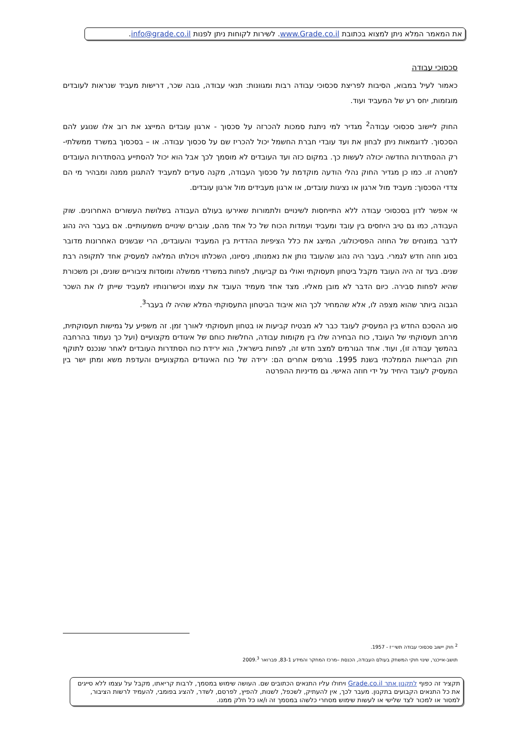את המאמר המלא ניתן למצוא בכתובת www.Grade.co.il. לשירות לקוחות ניתן לפנות info@grade.co.il.
סכסוכי עבודה
כאמור לעיל במבוא, הסיבות לפריצת סכסוכי עבודה רבות ומגוונות: תנאי עבודה, גובה שכר, דרישות מעביד שנראות לעובדים מוגזמות, יחס רע של המעביד ועוד.
החוק ליישוב סכסוכי עבודה<sup>2</sup> מגדיר למי ניתנת סמכות להכרזה על סכסוך - ארגון עובדים המייצג את רוב אלו שנוגע להם הסכסוך. לדוגמאות ניתן לבחון את ועד עובדי חברת החשמל יכול להכריז שם על סכסוך עבודה. או – בסכסוך במשרד ממשלתי- רק ההסתדרות החדשה יכולה לעשות כך. במקום כזה ועד העובדים לא מוסמך לכך אבל הוא יכול להסתייע בהסתדרות העובדים למטרה זו. כמו כן מגדיר החוק נהלי הודעה מוקדמת על סכסוך העבודה, מקנה סעדים למעביד להתגונן ממנה ומבהיר מי הם צדדי הסכסוך: מעביד מול ארגון או נציגות עובדים, או ארגון מעבידים מול ארגון עובדים.
אי אפשר לדון בסכסוכי עבודה ללא התייחסות לשינויים ולתמורות שאירעו בעולם העבודה בשלושת העשורים האחרונים. שוק העבודה, כמו גם טיב היחסים בין עובד ומעביד ועמדות הכוח של כל אחד מהם, עוברים שינויים משמעותיים. אם בעבר היה נהוג לדבר במונחים של החוזה הפסיכולוגי, המיצג את כלל הציפיות ההדדית בין המעביד והעובדים, הרי שבשנים האחרונות מדובר בסוג חוזה חדש לגמרי. בעבר היה נהוג שהעובד נותן את נאמנותו, ניסיונו, השכלתו ויכולתו המלאה למעסיק אחד לתקופה רבת שנים. בעד זה היה העובד מקבל ביטחון תעסוקתי ואולי גם קביעות, לפחות במשרדי ממשלה ומוסדות ציבוריים שונים, וכן משכורת שהיא לפחות סבירה. כיום הדבר לא מובן מאליו. מצד אחד מעמיד העובד את עצמו וכישרונותיו למעביד שייתן לו את השכר הגבוה ביותר שהוא מצפה לו, אלא שהמחיר לכך הוא איבוד הביטחון התעסוקתי המלא שהיה לו בעבר<sup>3</sup>.
סוג ההסכם החדש בין המעסיק לעובד כבר לא מבטיח קביעות או בטחון תעסוקתי לאורך זמן. זה משפיע על גמישות תעסוקתית, מרחב תעסוקתי של העובד, כוח הבחירה שלו בין מקומות עבודה, החלשות כוחם של איגודים מקצועיים (ועל כך נעמוד בהרחבה בהמשך עבודה זו), ועוד. אחד הגורמים למצב חדש זה, לפחות בישראל, הוא ירידת כוח הסתדרות העובדים לאחר שנכנס לתוקף חוק הבריאות הממלכתי בשנת 1995. גורמים אחרים הם: ירידה של כוח האיגודים המקצועיים והעדפת משא ומתן ישר בין המעסיק לעובד היחיד על ידי חוזה האישי. גם מדיניות ההפרטה
<sup>2</sup> חוק יישוב סכסוכי עבודה תשי״ז - 1957.
תושב-אייכנר, שינוי חוקי המשחק בעולם העבודה, הכנסת –מרכז המחקר והמידע 83-1, פברואר 2009.<sup>3</sup>
תקציר זה כפוף לתקנון אתר Grade.co.il ויחולו עליו התנאים הכתובים שם. העושה שימוש במסמך, לרבות קריאתו, מקבל על עצמו ללא סייגים את כל התנאים הקבועים בתקנון. מעבר לכך, אין להעתיק, לשכפל, לשנות, להפיץ, לפרסם, לשדר, להציג בפומבי, להעמיד לרשות הציבור, למסור או למכור לצד שלישי או לעשות שימוש מסחרי כלשהו במסמך זה ו/או כל חלק ממנו.